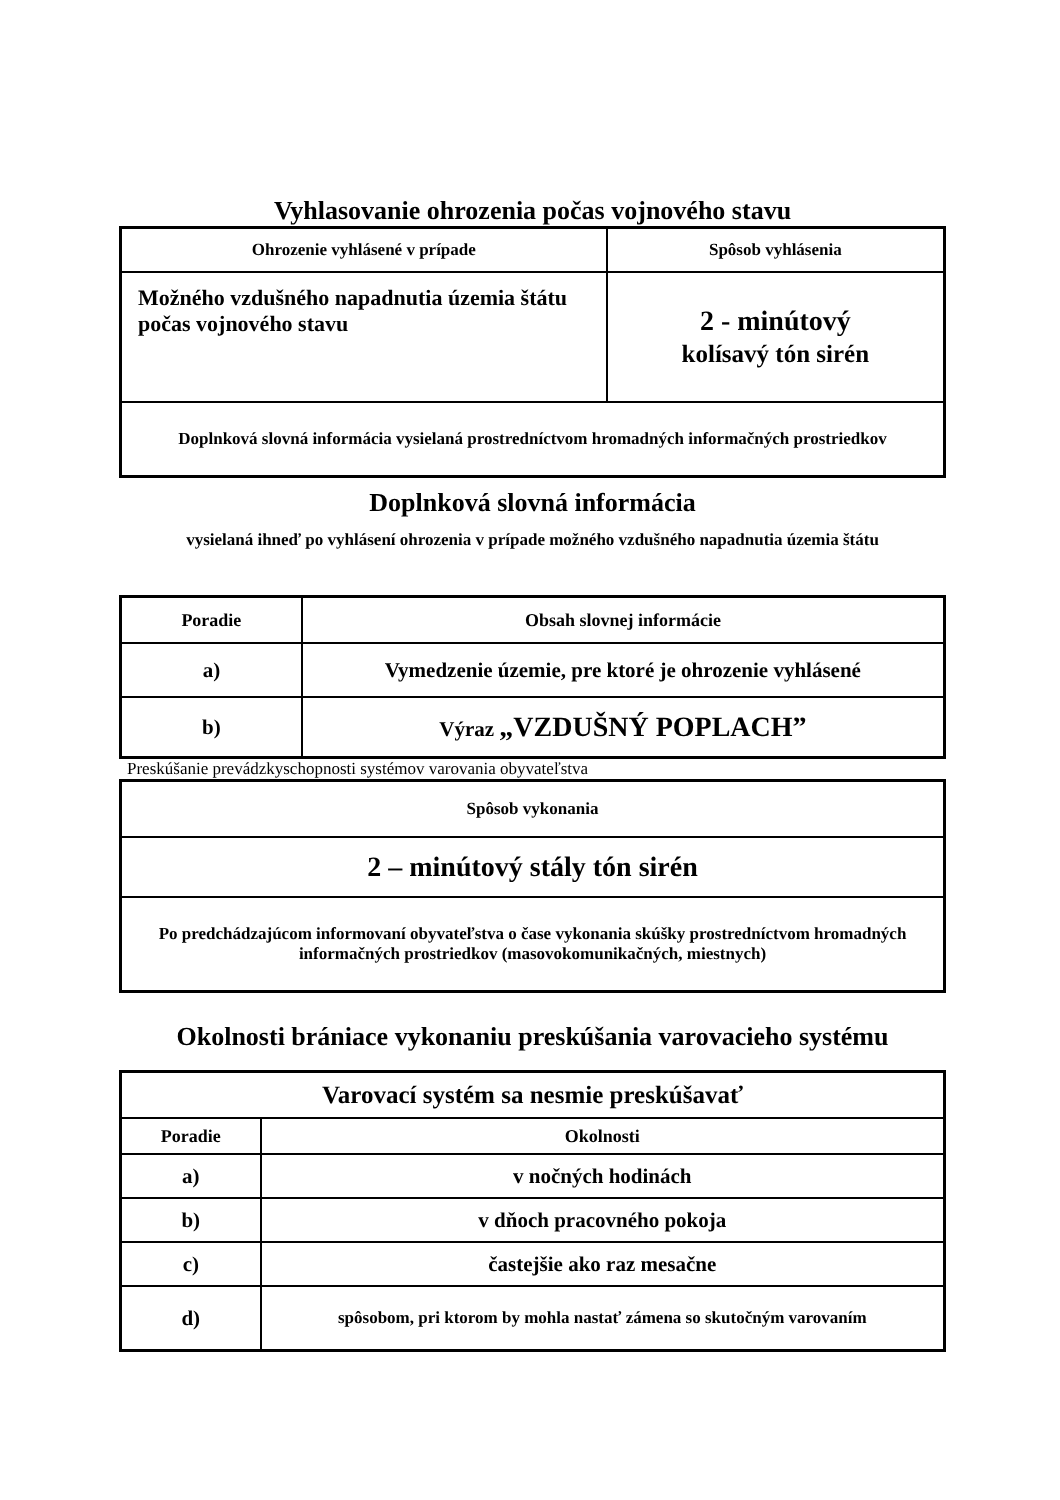Vyhlasovanie ohrozenia počas vojnového stavu
| Ohrozenie vyhlásené v prípade | Spôsob vyhlásenia |
| --- | --- |
| Možného vzdušného napadnutia územia štátu počas vojnového stavu | 2 - minútový kolísavý tón sirén |
| Doplnková slovná informácia vysielaná prostredníctvom hromadných informačných prostriedkov | |
Doplnková slovná informácia
vysielaná ihneď po vyhlásení ohrozenia v prípade možného vzdušného napadnutia územia štátu
| Poradie | Obsah slovnej informácie |
| --- | --- |
| a) | Vymedzenie územie, pre ktoré je ohrozenie vyhlásené |
| b) | Výraz „VZDUŠNÝ POPLACH” |
Preskúšanie prevádzkyschopnosti systémov varovania obyvateľstva
| Spôsob vykonania |
| --- |
| 2 – minútový stály tón sirén |
| Po predchádzajúcom informovaní obyvateľstva o čase vykonania skúšky prostredníctvom hromadných informačných prostriedkov (masovokomunikačných, miestnych) |
Okolnosti brániace vykonaniu preskúšania varovacieho systému
| Varovací systém sa nesmie preskúšavať | |
| --- | --- |
| Poradie | Okolnosti |
| a) | v nočných hodinách |
| b) | v dňoch pracovného pokoja |
| c) | častejšie ako raz mesačne |
| d) | spôsobom, pri ktorom by mohla nastať zámena so skutočným varovaním |